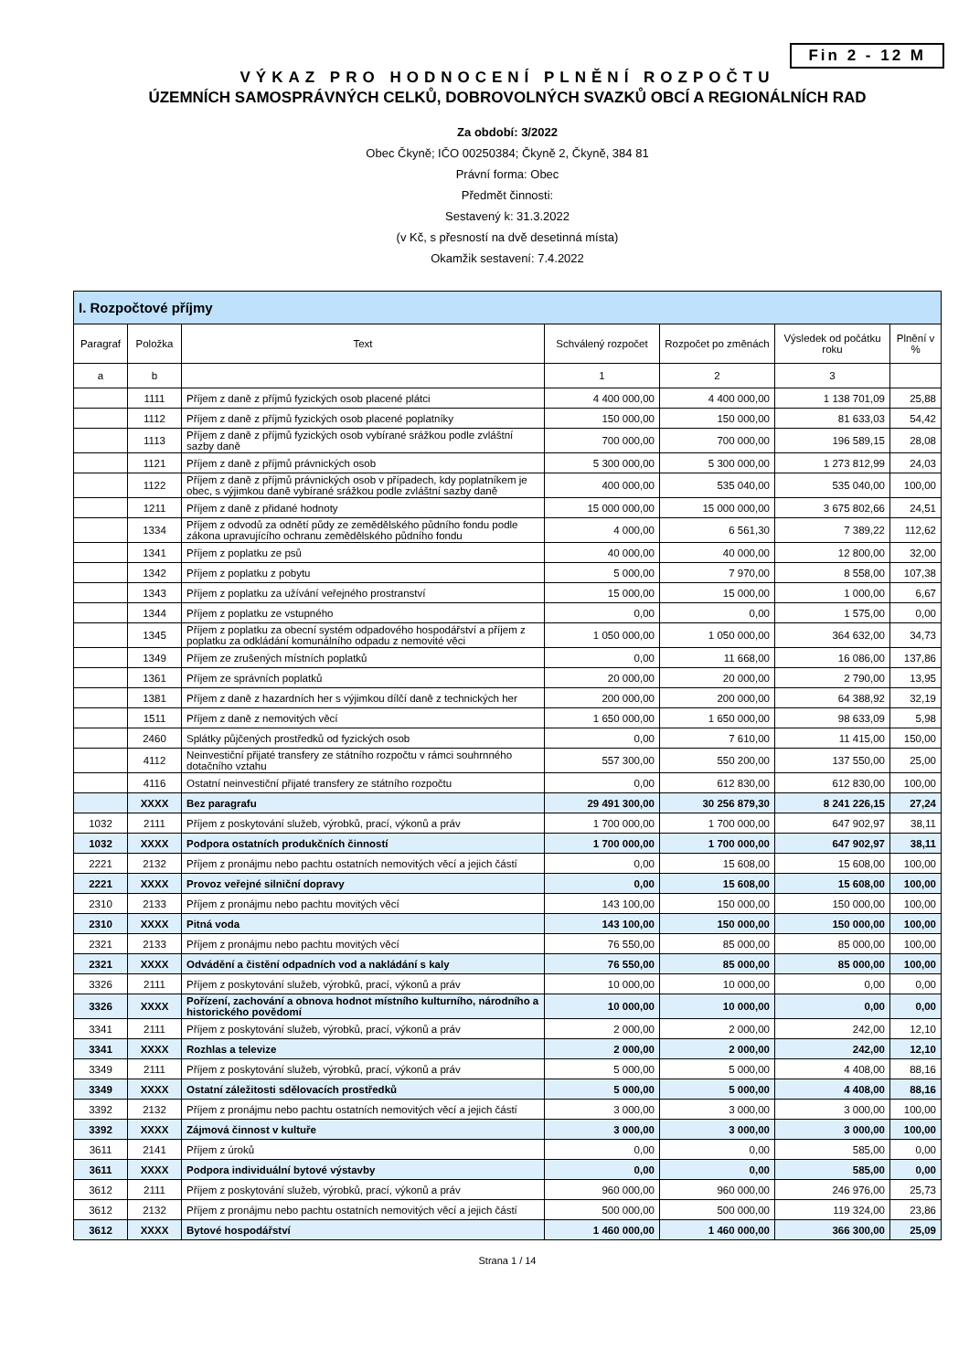Fin 2 - 12 M
VÝKAZ PRO HODNOCENÍ PLNĚNÍ ROZPOČTU
ÚZEMNÍCH SAMOSPRÁVNÝCH CELKŮ, DOBROVOLNÝCH SVAZKŮ OBCÍ A REGIONÁLNÍCH RAD
Za období: 3/2022
Obec Čkyně; IČO 00250384; Čkyně 2, Čkyně, 384 81
Právní forma: Obec
Předmět činnosti:
Sestavený k: 31.3.2022
(v Kč, s přesností na dvě desetinná místa)
Okamžik sestavení: 7.4.2022
| I. Rozpočtové příjmy | | | | | | |
| --- | --- | --- | --- | --- | --- | --- |
| Paragraf | Položka | Text | Schválený rozpočet | Rozpočet po změnách | Výsledek od počátku roku | Plnění v % |
| a | b | | 1 | 2 | 3 | |
| | 1111 | Příjem z daně z příjmů fyzických osob placené plátci | 4 400 000,00 | 4 400 000,00 | 1 138 701,09 | 25,88 |
| | 1112 | Příjem z daně z příjmů fyzických osob placené poplatníky | 150 000,00 | 150 000,00 | 81 633,03 | 54,42 |
| | 1113 | Příjem z daně z příjmů fyzických osob vybírané srážkou podle zvláštní sazby daně | 700 000,00 | 700 000,00 | 196 589,15 | 28,08 |
| | 1121 | Příjem z daně z příjmů právnických osob | 5 300 000,00 | 5 300 000,00 | 1 273 812,99 | 24,03 |
| | 1122 | Příjem z daně z příjmů právnických osob v případech, kdy poplatníkem je obec, s výjimkou daně vybírané srážkou podle zvláštní sazby daně | 400 000,00 | 535 040,00 | 535 040,00 | 100,00 |
| | 1211 | Příjem z daně z přidané hodnoty | 15 000 000,00 | 15 000 000,00 | 3 675 802,66 | 24,51 |
| | 1334 | Příjem z odvodů za odnětí půdy ze zemědělského půdního fondu podle zákona upravujícího ochranu zemědělského půdního fondu | 4 000,00 | 6 561,30 | 7 389,22 | 112,62 |
| | 1341 | Příjem z poplatku ze psů | 40 000,00 | 40 000,00 | 12 800,00 | 32,00 |
| | 1342 | Příjem z poplatku z pobytu | 5 000,00 | 7 970,00 | 8 558,00 | 107,38 |
| | 1343 | Příjem z poplatku za užívání veřejného prostranství | 15 000,00 | 15 000,00 | 1 000,00 | 6,67 |
| | 1344 | Příjem z poplatku ze vstupného | 0,00 | 0,00 | 1 575,00 | 0,00 |
| | 1345 | Příjem z poplatku za obecní systém odpadového hospodářství a příjem z poplatku za odkládání komunálního odpadu z nemovité věci | 1 050 000,00 | 1 050 000,00 | 364 632,00 | 34,73 |
| | 1349 | Příjem ze zrušených místních poplatků | 0,00 | 11 668,00 | 16 086,00 | 137,86 |
| | 1361 | Příjem ze správních poplatků | 20 000,00 | 20 000,00 | 2 790,00 | 13,95 |
| | 1381 | Příjem z daně z hazardních her s výjimkou dílčí daně z technických her | 200 000,00 | 200 000,00 | 64 388,92 | 32,19 |
| | 1511 | Příjem z daně z nemovitých věcí | 1 650 000,00 | 1 650 000,00 | 98 633,09 | 5,98 |
| | 2460 | Splátky půjčených prostředků od fyzických osob | 0,00 | 7 610,00 | 11 415,00 | 150,00 |
| | 4112 | Neinvestiční přijaté transfery ze státního rozpočtu v rámci souhrnného dotačního vztahu | 557 300,00 | 550 200,00 | 137 550,00 | 25,00 |
| | 4116 | Ostatní neinvestiční přijaté transfery ze státního rozpočtu | 0,00 | 612 830,00 | 612 830,00 | 100,00 |
| | XXXX | Bez paragrafu | 29 491 300,00 | 30 256 879,30 | 8 241 226,15 | 27,24 |
| 1032 | 2111 | Příjem z poskytování služeb, výrobků, prací, výkonů a práv | 1 700 000,00 | 1 700 000,00 | 647 902,97 | 38,11 |
| 1032 | XXXX | Podpora ostatních produkčních činností | 1 700 000,00 | 1 700 000,00 | 647 902,97 | 38,11 |
| 2221 | 2132 | Příjem z pronájmu nebo pachtu ostatních nemovitých věcí a jejich částí | 0,00 | 15 608,00 | 15 608,00 | 100,00 |
| 2221 | XXXX | Provoz veřejné silniční dopravy | 0,00 | 15 608,00 | 15 608,00 | 100,00 |
| 2310 | 2133 | Příjem z pronájmu nebo pachtu movitých věcí | 143 100,00 | 150 000,00 | 150 000,00 | 100,00 |
| 2310 | XXXX | Pitná voda | 143 100,00 | 150 000,00 | 150 000,00 | 100,00 |
| 2321 | 2133 | Příjem z pronájmu nebo pachtu movitých věcí | 76 550,00 | 85 000,00 | 85 000,00 | 100,00 |
| 2321 | XXXX | Odvádění a čistění odpadních vod a nakládání s kaly | 76 550,00 | 85 000,00 | 85 000,00 | 100,00 |
| 3326 | 2111 | Příjem z poskytování služeb, výrobků, prací, výkonů a práv | 10 000,00 | 10 000,00 | 0,00 | 0,00 |
| 3326 | XXXX | Pořízení, zachování a obnova hodnot místního kulturního, národního a historického povědomí | 10 000,00 | 10 000,00 | 0,00 | 0,00 |
| 3341 | 2111 | Příjem z poskytování služeb, výrobků, prací, výkonů a práv | 2 000,00 | 2 000,00 | 242,00 | 12,10 |
| 3341 | XXXX | Rozhlas a televize | 2 000,00 | 2 000,00 | 242,00 | 12,10 |
| 3349 | 2111 | Příjem z poskytování služeb, výrobků, prací, výkonů a práv | 5 000,00 | 5 000,00 | 4 408,00 | 88,16 |
| 3349 | XXXX | Ostatní záležitosti sdělovacích prostředků | 5 000,00 | 5 000,00 | 4 408,00 | 88,16 |
| 3392 | 2132 | Příjem z pronájmu nebo pachtu ostatních nemovitých věcí a jejich částí | 3 000,00 | 3 000,00 | 3 000,00 | 100,00 |
| 3392 | XXXX | Zájmová činnost v kultuře | 3 000,00 | 3 000,00 | 3 000,00 | 100,00 |
| 3611 | 2141 | Příjem z úroků | 0,00 | 0,00 | 585,00 | 0,00 |
| 3611 | XXXX | Podpora individuální bytové výstavby | 0,00 | 0,00 | 585,00 | 0,00 |
| 3612 | 2111 | Příjem z poskytování služeb, výrobků, prací, výkonů a práv | 960 000,00 | 960 000,00 | 246 976,00 | 25,73 |
| 3612 | 2132 | Příjem z pronájmu nebo pachtu ostatních nemovitých věcí a jejich částí | 500 000,00 | 500 000,00 | 119 324,00 | 23,86 |
| 3612 | XXXX | Bytové hospodářství | 1 460 000,00 | 1 460 000,00 | 366 300,00 | 25,09 |
Strana 1 / 14